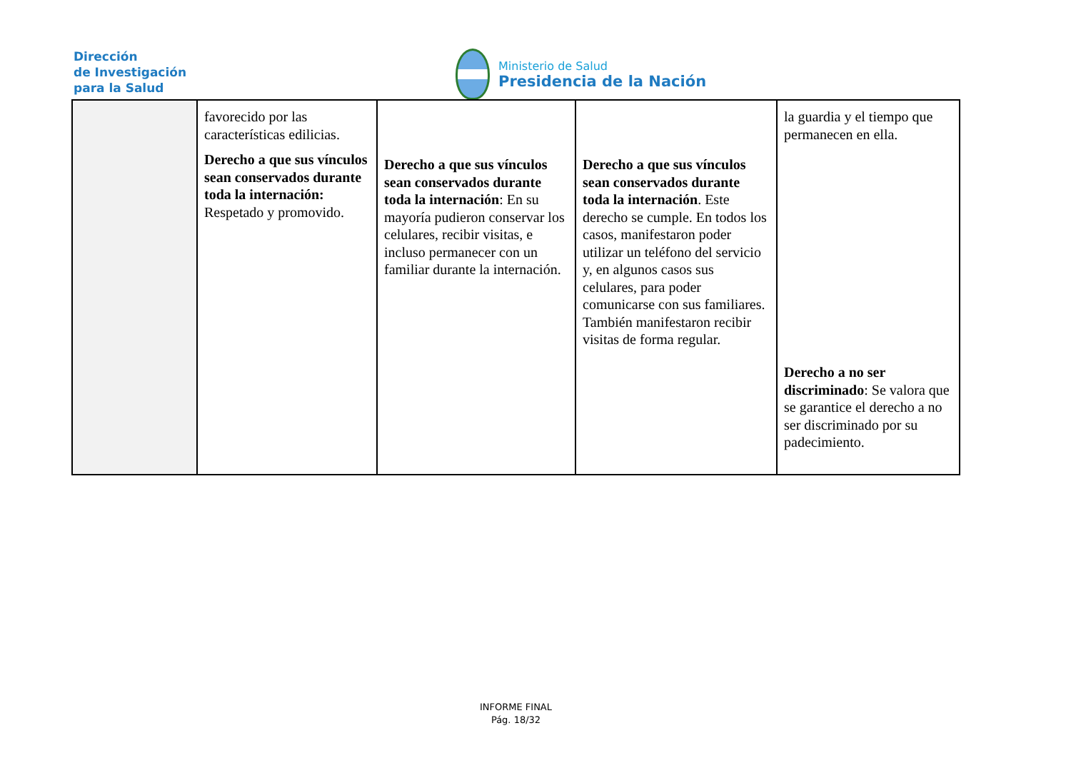Dirección
de Investigación
para la Salud
Ministerio de Salud
Presidencia de la Nación
| | favorecido por las características edilicias. Derecho a que sus vínculos sean conservados durante toda la internación: Respetado y promovido. | Derecho a que sus vínculos sean conservados durante toda la internación : En su mayoría pudieron conservar los celulares, recibir visitas, e incluso permanecer con un familiar durante la internación. | Derecho a que sus vínculos sean conservados durante toda la internación . Este derecho se cumple. En todos los casos, manifestaron poder utilizar un teléfono del servicio y, en algunos casos sus celulares, para poder comunicarse con sus familiares. También manifestaron recibir visitas de forma regular. | la guardia y el tiempo que permanecen en ella. Derecho a no ser discriminado : Se valora que se garantice el derecho a no ser discriminado por su padecimiento. |
INFORME FINAL
Pág. 18/32